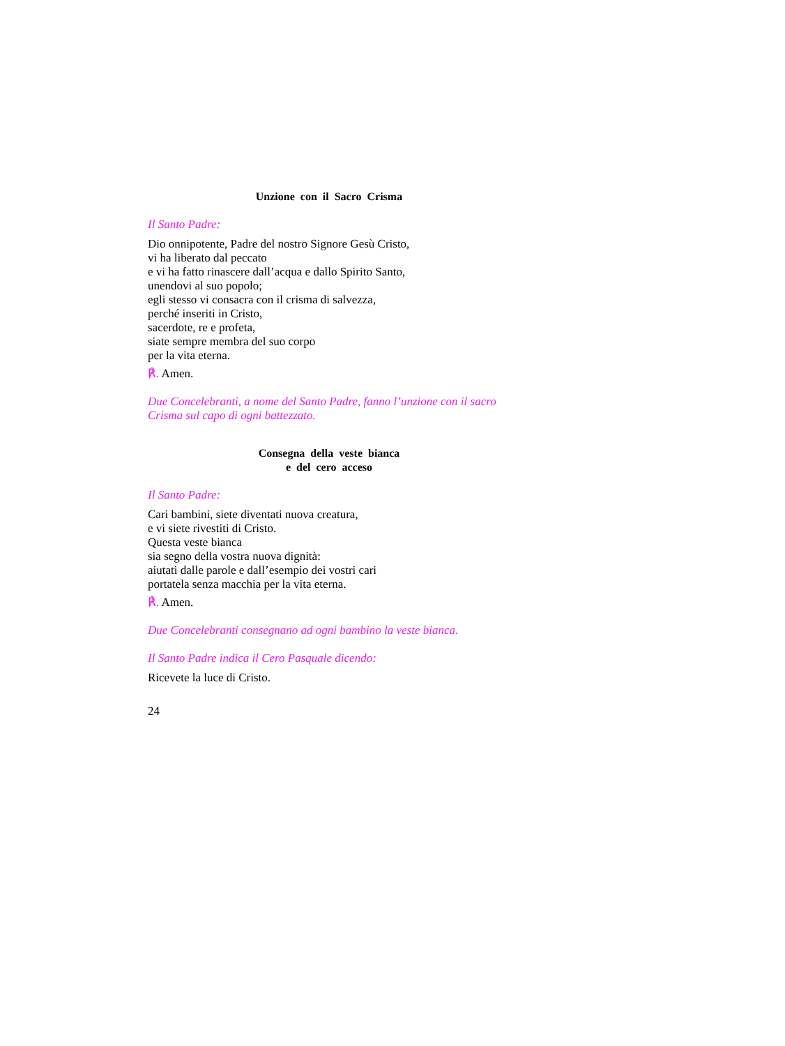Unzione con il Sacro Crisma
Il Santo Padre:
Dio onnipotente, Padre del nostro Signore Gesù Cristo,
vi ha liberato dal peccato
e vi ha fatto rinascere dall’acqua e dallo Spirito Santo,
unendovi al suo popolo;
egli stesso vi consacra con il crisma di salvezza,
perché inseriti in Cristo,
sacerdote, re e profeta,
siate sempre membra del suo corpo
per la vita eterna.
℟. Amen.
Due Concelebranti, a nome del Santo Padre, fanno l’unzione con il sacro Crisma sul capo di ogni battezzato.
Consegna della veste bianca
e del cero acceso
Il Santo Padre:
Cari bambini, siete diventati nuova creatura,
e vi siete rivestiti di Cristo.
Questa veste bianca
sia segno della vostra nuova dignità:
aiutati dalle parole e dall’esempio dei vostri cari
portatela senza macchia per la vita eterna.
℟. Amen.
Due Concelebranti consegnano ad ogni bambino la veste bianca.
Il Santo Padre indica il Cero Pasquale dicendo:
Ricevete la luce di Cristo.
24